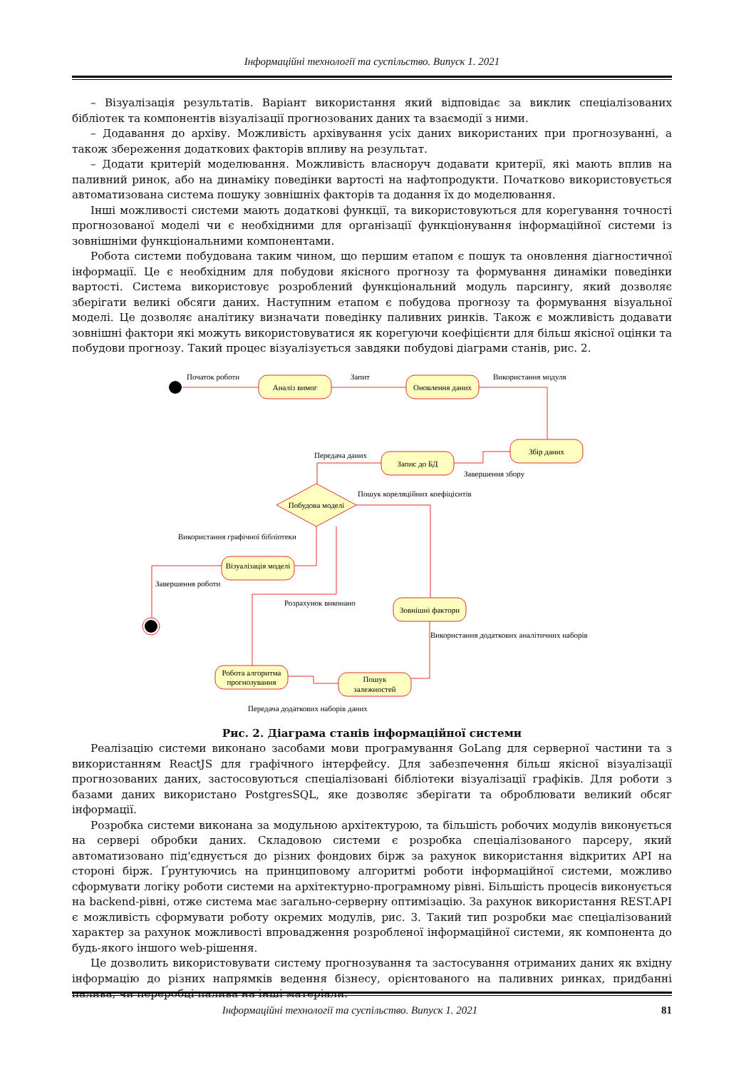Інформаційні технології та суспільство. Випуск 1. 2021
– Візуалізація результатів. Варіант використання який відповідає за виклик спеціалізованих бібліотек та компонентів візуалізації прогнозованих даних та взаємодії з ними.
– Додавання до архіву. Можливість архівування усіх даних використаних при прогнозуванні, а також збереження додаткових факторів впливу на результат.
– Додати критерій моделювання. Можливість власноруч додавати критерії, які мають вплив на паливний ринок, або на динаміку поведінки вартості на нафтопродукти. Початково використовується автоматизована система пошуку зовнішніх факторів та додання їх до моделювання.
Інші можливості системи мають додаткові функції, та використовуються для корегування точності прогнозованої моделі чи є необхідними для організації функціонування інформаційної системи із зовнішніми функціональними компонентами.
Робота системи побудована таким чином, що першим етапом є пошук та оновлення діагностичної інформації. Це є необхідним для побудови якісного прогнозу та формування динаміки поведінки вартості. Система використовує розроблений функціональний модуль парсингу, який дозволяє зберігати великі обсяги даних. Наступним етапом є побудова прогнозу та формування візуальної моделі. Це дозволяє аналітику визначати поведінку паливних ринків. Також є можливість додавати зовнішні фактори які можуть використовуватися як корегуючи коефіцієнти для більш якісної оцінки та побудови прогнозу. Такий процес візуалізується завдяки побудові діаграми станів, рис. 2.
Аналіз вимог
Оновлення даних
Збір даних
Запис до БД
Побудова моделі
Візуалізація моделі
Зовнішні фактори
Робота алгоритма
прогнозування
Пошук
залежностей
Початок роботи
Запит
Використання модуля
Передача даних
Завершення збору
Пошук кореляційних коефіцієнтів
Використання графічної бібліотеки
Завершення роботи
Розрахунок виконано
Використання додаткових аналітичних наборів
Передача додаткових наборів даних
Рис. 2. Діаграма станів інформаційної системи
Реалізацію системи виконано засобами мови програмування GoLang для серверної частини та з використанням ReactJS для графічного інтерфейсу. Для забезпечення більш якісної візуалізації прогнозованих даних, застосовуються спеціалізовані бібліотеки візуалізації графіків. Для роботи з базами даних використано PostgresSQL, яке дозволяє зберігати та оброблювати великий обсяг інформації.
Розробка системи виконана за модульною архітектурою, та більшість робочих модулів виконується на сервері обробки даних. Складовою системи є розробка спеціалізованого парсеру, який автоматизовано під'єднується до різних фондових бірж за рахунок використання відкритих API на стороні бірж. Ґрунтуючись на принциповому алгоритмі роботи інформаційної системи, можливо сформувати логіку роботи системи на архітектурно-програмному рівні. Більшість процесів виконується на backend-рівні, отже система має загально-серверну оптимізацію. За рахунок використання REST.API є можливість сформувати роботу окремих модулів, рис. 3. Такий тип розробки має спеціалізований характер за рахунок можливості впровадження розробленої інформаційної системи, як компонента до будь-якого іншого web-рішення.
Це дозволить використовувати систему прогнозування та застосування отриманих даних як вхідну інформацію до різних напрямків ведення бізнесу, орієнтованого на паливних ринках, придбанні палива, чи переробці палива на інші матеріали.
Інформаційні технології та суспільство. Випуск 1. 2021 81